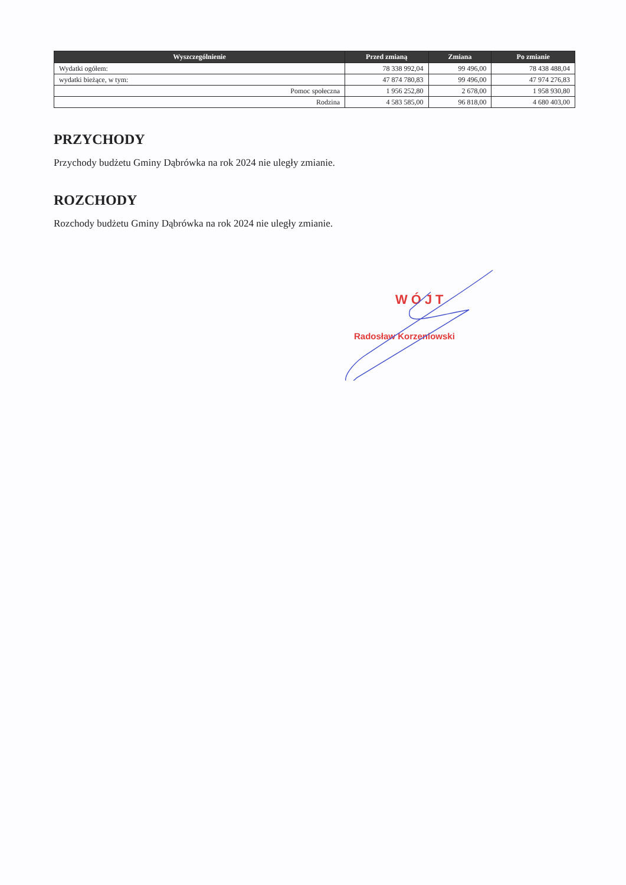| Wyszczególnienie | Przed zmianą | Zmiana | Po zmianie |
| --- | --- | --- | --- |
| Wydatki ogółem: | 78 338 992,04 | 99 496,00 | 78 438 488,04 |
| wydatki bieżące, w tym: | 47 874 780,83 | 99 496,00 | 47 974 276,83 |
| Pomoc społeczna | 1 956 252,80 | 2 678,00 | 1 958 930,80 |
| Rodzina | 4 583 585,00 | 96 818,00 | 4 680 403,00 |
PRZYCHODY
Przychody budżetu Gminy Dąbrówka na rok 2024 nie uległy zmianie.
ROZCHODY
Rozchody budżetu Gminy Dąbrówka na rok 2024 nie uległy zmianie.
WÓJT
Radosław Korzeniowski